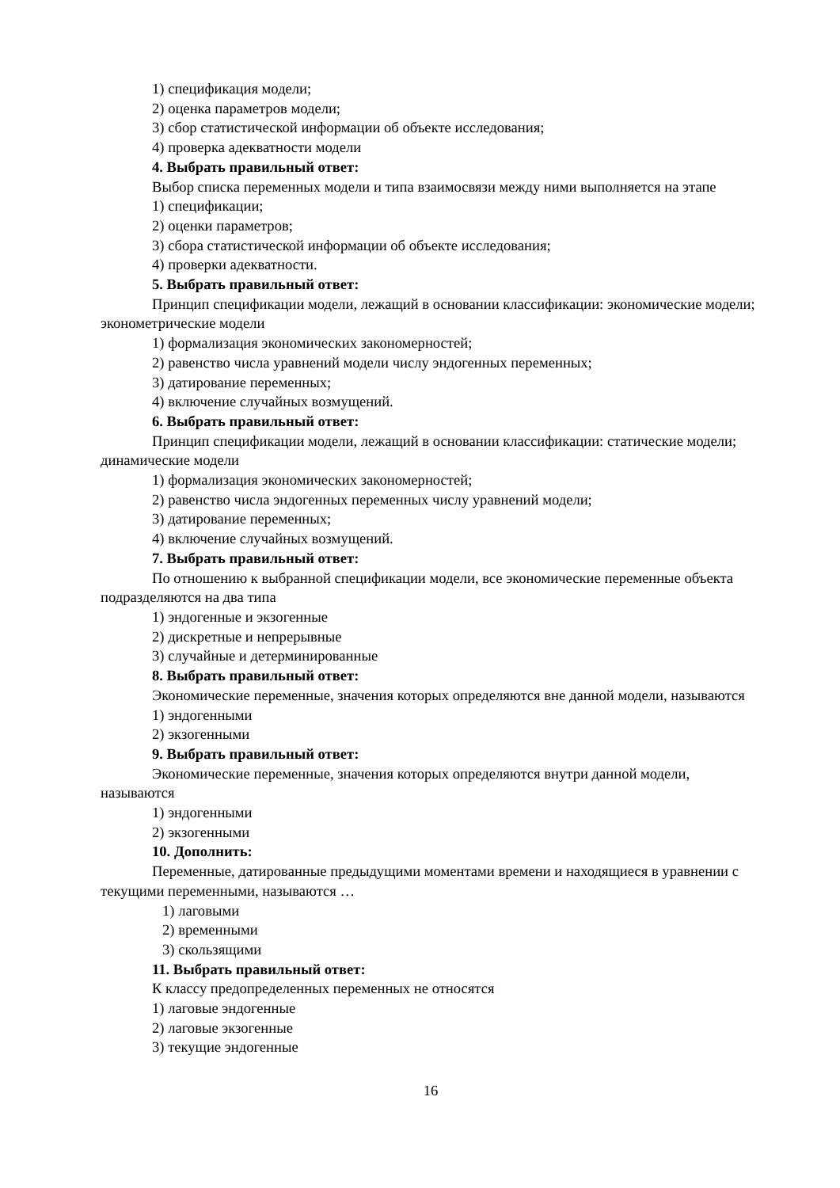1) спецификация модели;
2) оценка параметров модели;
3) сбор статистической информации об объекте исследования;
4) проверка адекватности модели
4. Выбрать правильный ответ:
Выбор списка переменных модели и типа взаимосвязи между ними выполняется на этапе
1) спецификации;
2) оценки параметров;
3) сбора статистической информации об объекте исследования;
4) проверки адекватности.
5. Выбрать правильный ответ:
Принцип спецификации модели, лежащий в основании классификации: экономические модели; эконометрические модели
1) формализация экономических закономерностей;
2) равенство числа уравнений модели числу эндогенных переменных;
3) датирование переменных;
4) включение случайных возмущений.
6. Выбрать правильный ответ:
Принцип спецификации модели, лежащий в основании классификации: статические модели; динамические модели
1) формализация экономических закономерностей;
2) равенство числа эндогенных переменных числу уравнений модели;
3) датирование переменных;
4) включение случайных возмущений.
7. Выбрать правильный ответ:
По отношению к выбранной спецификации модели, все экономические переменные объекта подразделяются на два типа
1) эндогенные и экзогенные
2) дискретные и непрерывные
3) случайные и детерминированные
8. Выбрать правильный ответ:
Экономические переменные, значения которых определяются вне данной модели, называются
1) эндогенными
2) экзогенными
9. Выбрать правильный ответ:
Экономические переменные, значения которых определяются внутри данной модели, называются
1) эндогенными
2) экзогенными
10. Дополнить:
Переменные, датированные предыдущими моментами времени и находящиеся в уравнении с текущими переменными, называются …
1) лаговыми
2) временными
3) скользящими
11. Выбрать правильный ответ:
К классу предопределенных переменных не относятся
1) лаговые эндогенные
2) лаговые экзогенные
3) текущие эндогенные
16